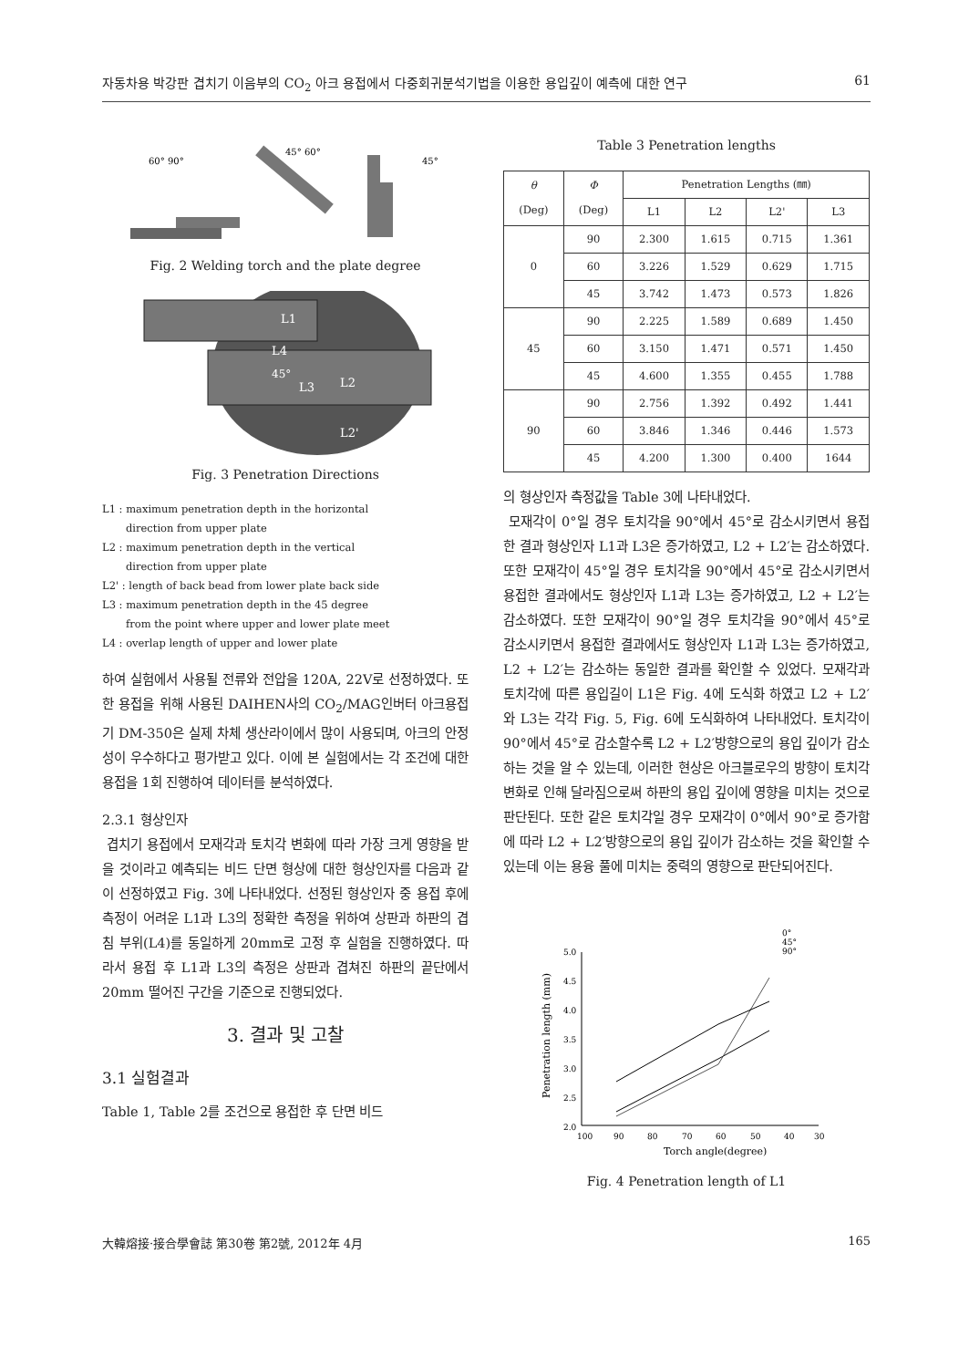자동차용 박강판 겹치기 이음부의 CO<sub>2</sub> 아크 용접에서 다중회귀분석기법을 이용한 용입깊이 예측에 대한 연구 61
60° 90°
45° 60°
45°
Fig. 2 Welding torch and the plate degree
L1
L4
45°
L3
L2
L2'
Fig. 3 Penetration Directions
L1 : maximum penetration depth in the horizontal
direction from upper plate
L2 : maximum penetration depth in the vertical
direction from upper plate
L2' : length of back bead from lower plate back side
L3 : maximum penetration depth in the 45 degree
from the point where upper and lower plate meet
L4 : overlap length of upper and lower plate
하여 실험에서 사용될 전류와 전압을 120A, 22V로 선정하였다. 또한 용접을 위해 사용된 DAIHEN사의 CO<sub>2</sub>/MAG인버터 아크용접기 DM-350은 실제 차체 생산라이에서 많이 사용되며, 아크의 안정성이 우수하다고 평가받고 있다. 이에 본 실험에서는 각 조건에 대한 용접을 1회 진행하여 데이터를 분석하였다.
2.3.1 형상인자
겹치기 용접에서 모재각과 토치각 변화에 따라 가장 크게 영향을 받을 것이라고 예측되는 비드 단면 형상에 대한 형상인자를 다음과 같이 선정하였고 Fig. 3에 나타내었다. 선정된 형상인자 중 용접 후에 측정이 어려운 L1과 L3의 정확한 측정을 위하여 상판과 하판의 겹침 부위(L4)를 동일하게 20mm로 고정 후 실험을 진행하였다. 따라서 용접 후 L1과 L3의 측정은 상판과 겹쳐진 하판의 끝단에서 20mm 떨어진 구간을 기준으로 진행되었다.
3. 결과 및 고찰
3.1 실험결과
Table 1, Table 2를 조건으로 용접한 후 단면 비드
Table 3 Penetration lengths
| θ (Deg) | Φ (Deg) | Penetration Lengths (㎜) | | | |
| --- | --- | --- | --- | --- | --- |
| | | L1 | L2 | L2' | L3 |
| 0 | 90 | 2.300 | 1.615 | 0.715 | 1.361 |
| | 60 | 3.226 | 1.529 | 0.629 | 1.715 |
| | 45 | 3.742 | 1.473 | 0.573 | 1.826 |
| 45 | 90 | 2.225 | 1.589 | 0.689 | 1.450 |
| | 60 | 3.150 | 1.471 | 0.571 | 1.450 |
| | 45 | 4.600 | 1.355 | 0.455 | 1.788 |
| 90 | 90 | 2.756 | 1.392 | 0.492 | 1.441 |
| | 60 | 3.846 | 1.346 | 0.446 | 1.573 |
| | 45 | 4.200 | 1.300 | 0.400 | 1644 |
의 형상인자 측정값을 Table 3에 나타내었다.
모재각이 0°일 경우 토치각을 90°에서 45°로 감소시키면서 용접한 결과 형상인자 L1과 L3은 증가하였고, L2 + L2′는 감소하였다. 또한 모재각이 45°일 경우 토치각을 90°에서 45°로 감소시키면서 용접한 결과에서도 형상인자 L1과 L3는 증가하였고, L2 + L2′는 감소하였다. 또한 모재각이 90°일 경우 토치각을 90°에서 45°로 감소시키면서 용접한 결과에서도 형상인자 L1과 L3는 증가하였고, L2 + L2′는 감소하는 동일한 결과를 확인할 수 있었다. 모재각과 토치각에 따른 용입길이 L1은 Fig. 4에 도식화 하였고 L2 + L2′와 L3는 각각 Fig. 5, Fig. 6에 도식화하여 나타내었다. 토치각이 90°에서 45°로 감소할수록 L2 + L2′방향으로의 용입 깊이가 감소하는 것을 알 수 있는데, 이러한 현상은 아크블로우의 방향이 토치각 변화로 인해 달라짐으로써 하판의 용입 깊이에 영향을 미치는 것으로 판단된다. 또한 같은 토치각일 경우 모재각이 0°에서 90°로 증가함에 따라 L2 + L2′방향으로의 용입 깊이가 감소하는 것을 확인할 수 있는데 이는 용융 풀에 미치는 중력의 영향으로 판단되어진다.
5.0
4.5
4.0
3.5
3.0
2.5
2.0
100
90
80
70
60
50
40
30
0°
45°
90°
Torch angle(degree)
Penetration length (mm)
Fig. 4 Penetration length of L1
大韓熔接·接合學會誌 第30卷 第2號, 2012年 4月 165